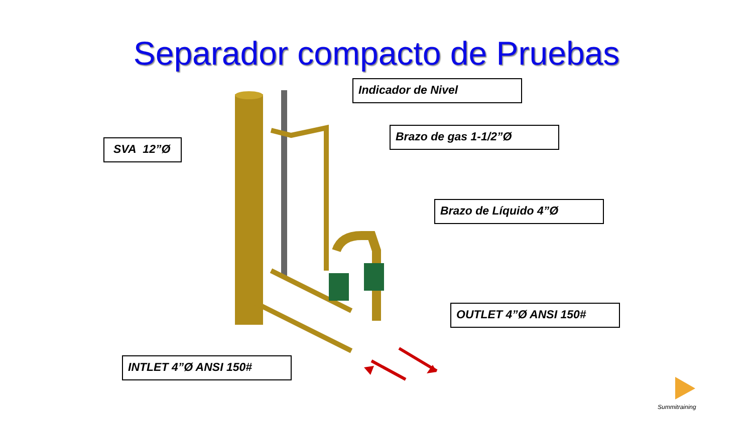Separador compacto de Pruebas
Indicador de Nivel
Brazo de gas 1-1/2”Ø
SVA 12”Ø
Brazo de Líquido 4”Ø
OUTLET 4”Ø ANSI 150#
INTLET 4”Ø ANSI 150#
Summitraining